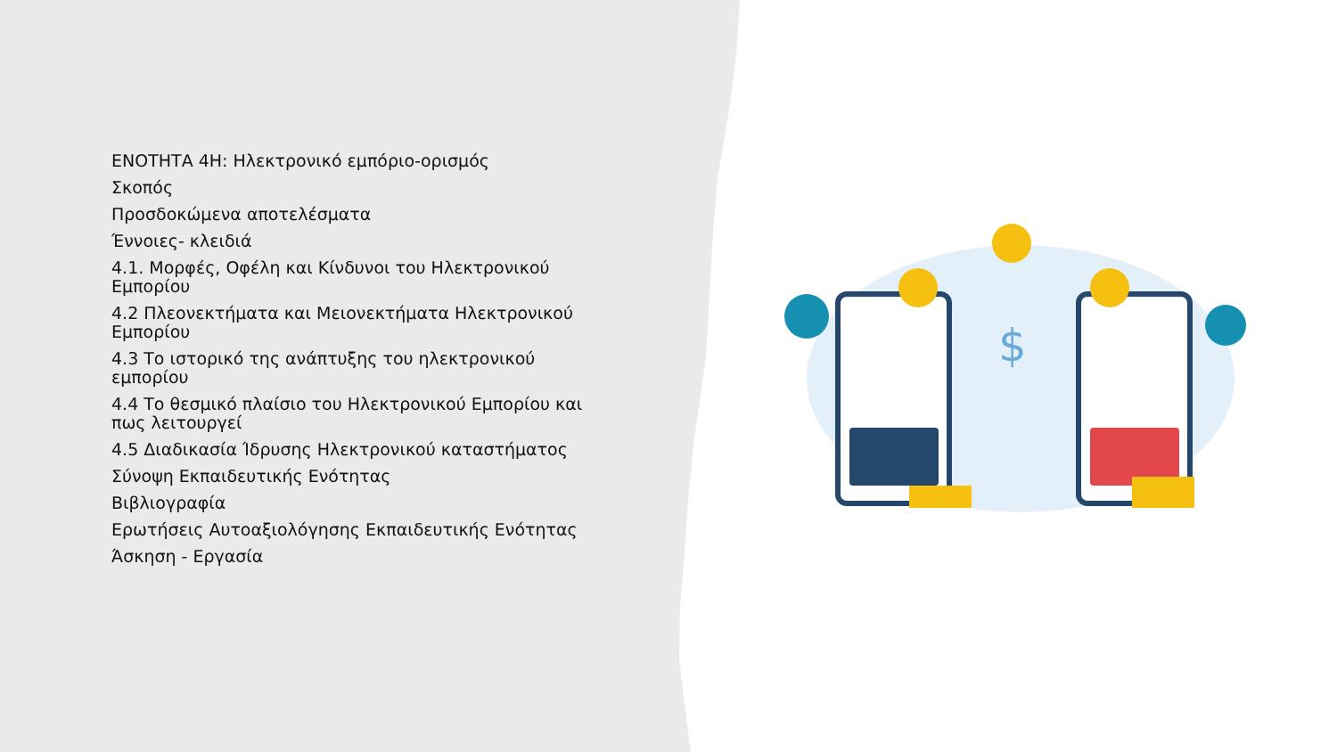ΕΝΟΤΗΤΑ 4Η: Ηλεκτρονικό εμπόριο-ορισμός
Σκοπός
Προσδοκώμενα αποτελέσματα
Έννοιες- κλειδιά
4.1. Μορφές, Οφέλη και Κίνδυνοι του Ηλεκτρονικού Εμπορίου
4.2 Πλεονεκτήματα και Μειονεκτήματα Ηλεκτρονικού Εμπορίου
4.3 Το ιστορικό της ανάπτυξης του ηλεκτρονικού εμπορίου
4.4 Το θεσμικό πλαίσιο του Ηλεκτρονικού Εμπορίου και πως λειτουργεί
4.5 Διαδικασία Ίδρυσης Ηλεκτρονικού καταστήματος
Σύνοψη Εκπαιδευτικής Ενότητας
Βιβλιογραφία
Ερωτήσεις Αυτοαξιολόγησης Εκπαιδευτικής Ενότητας
Άσκηση - Εργασία
$